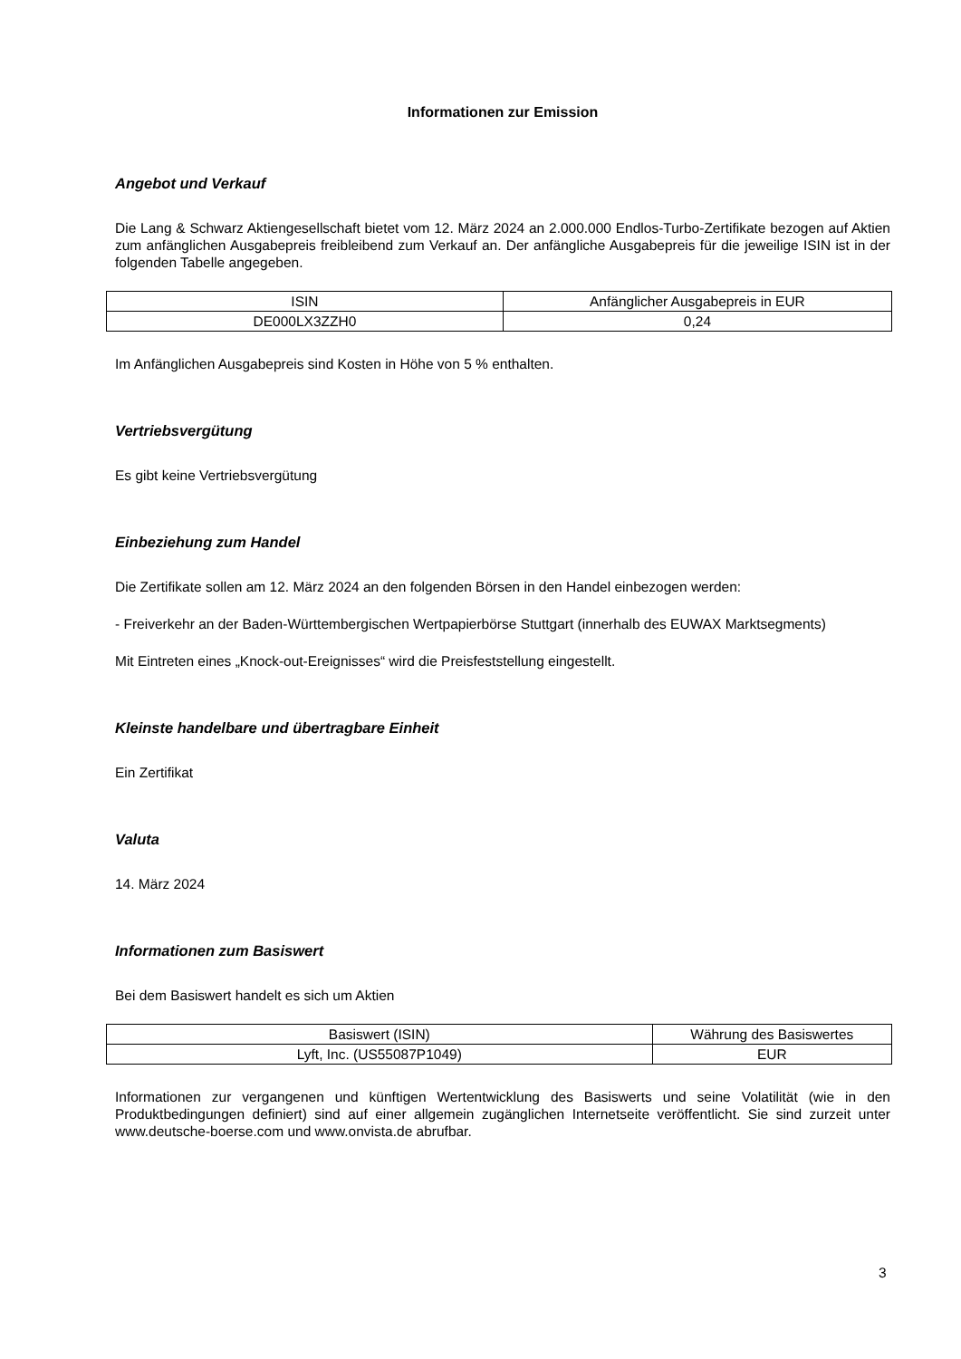Informationen zur Emission
Angebot und Verkauf
Die Lang & Schwarz Aktiengesellschaft bietet vom 12. März 2024 an 2.000.000 Endlos-Turbo-Zertifikate bezogen auf Aktien zum anfänglichen Ausgabepreis freibleibend zum Verkauf an. Der anfängliche Ausgabepreis für die jeweilige ISIN ist in der folgenden Tabelle angegeben.
| ISIN | Anfänglicher Ausgabepreis in EUR |
| DE000LX3ZZH0 | 0,24 |
Im Anfänglichen Ausgabepreis sind Kosten in Höhe von 5 % enthalten.
Vertriebsvergütung
Es gibt keine Vertriebsvergütung
Einbeziehung zum Handel
Die Zertifikate sollen am 12. März 2024 an den folgenden Börsen in den Handel einbezogen werden:
- Freiverkehr an der Baden-Württembergischen Wertpapierbörse Stuttgart (innerhalb des EUWAX Marktsegments)
Mit Eintreten eines „Knock-out-Ereignisses“ wird die Preisfeststellung eingestellt.
Kleinste handelbare und übertragbare Einheit
Ein Zertifikat
Valuta
14. März 2024
Informationen zum Basiswert
Bei dem Basiswert handelt es sich um Aktien
| Basiswert (ISIN) | Währung des Basiswertes |
| Lyft, Inc. (US55087P1049) | EUR |
Informationen zur vergangenen und künftigen Wertentwicklung des Basiswerts und seine Volatilität (wie in den Produktbedingungen definiert) sind auf einer allgemein zugänglichen Internetseite veröffentlicht. Sie sind zurzeit unter www.deutsche-boerse.com und www.onvista.de abrufbar.
3